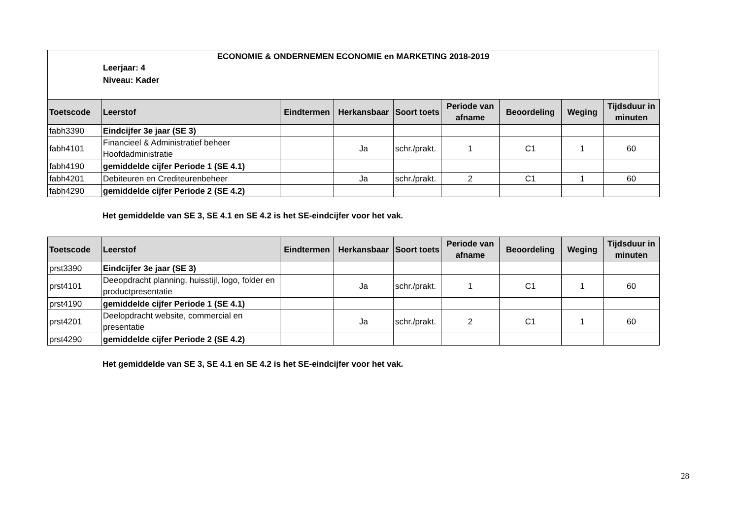ECONOMIE & ONDERNEMEN ECONOMIE en MARKETING 2018-2019
Leerjaar: 4
Niveau: Kader
| Toetscode | Leerstof | Eindtermen | Herkansbaar | Soort toets | Periode van afname | Beoordeling | Weging | Tijdsduur in minuten |
| --- | --- | --- | --- | --- | --- | --- | --- | --- |
| fabh3390 | Eindcijfer 3e jaar (SE 3) | | | | | | | |
| fabh4101 | Financieel & Administratief beheer Hoofdadministratie | | Ja | schr./prakt. | 1 | C1 | 1 | 60 |
| fabh4190 | gemiddelde cijfer Periode 1 (SE 4.1) | | | | | | | |
| fabh4201 | Debiteuren en Crediteurenbeheer | | Ja | schr./prakt. | 2 | C1 | 1 | 60 |
| fabh4290 | gemiddelde cijfer Periode 2 (SE 4.2) | | | | | | | |
Het gemiddelde van SE 3, SE 4.1 en SE 4.2 is het SE-eindcijfer voor het vak.
| Toetscode | Leerstof | Eindtermen | Herkansbaar | Soort toets | Periode van afname | Beoordeling | Weging | Tijdsduur in minuten |
| --- | --- | --- | --- | --- | --- | --- | --- | --- |
| prst3390 | Eindcijfer 3e jaar (SE 3) | | | | | | | |
| prst4101 | Deeopdracht planning, huisstijl, logo, folder en productpresentatie | | Ja | schr./prakt. | 1 | C1 | 1 | 60 |
| prst4190 | gemiddelde cijfer Periode 1 (SE 4.1) | | | | | | | |
| prst4201 | Deelopdracht website, commercial en presentatie | | Ja | schr./prakt. | 2 | C1 | 1 | 60 |
| prst4290 | gemiddelde cijfer Periode 2 (SE 4.2) | | | | | | | |
Het gemiddelde van SE 3, SE 4.1 en SE 4.2 is het SE-eindcijfer voor het vak.
28